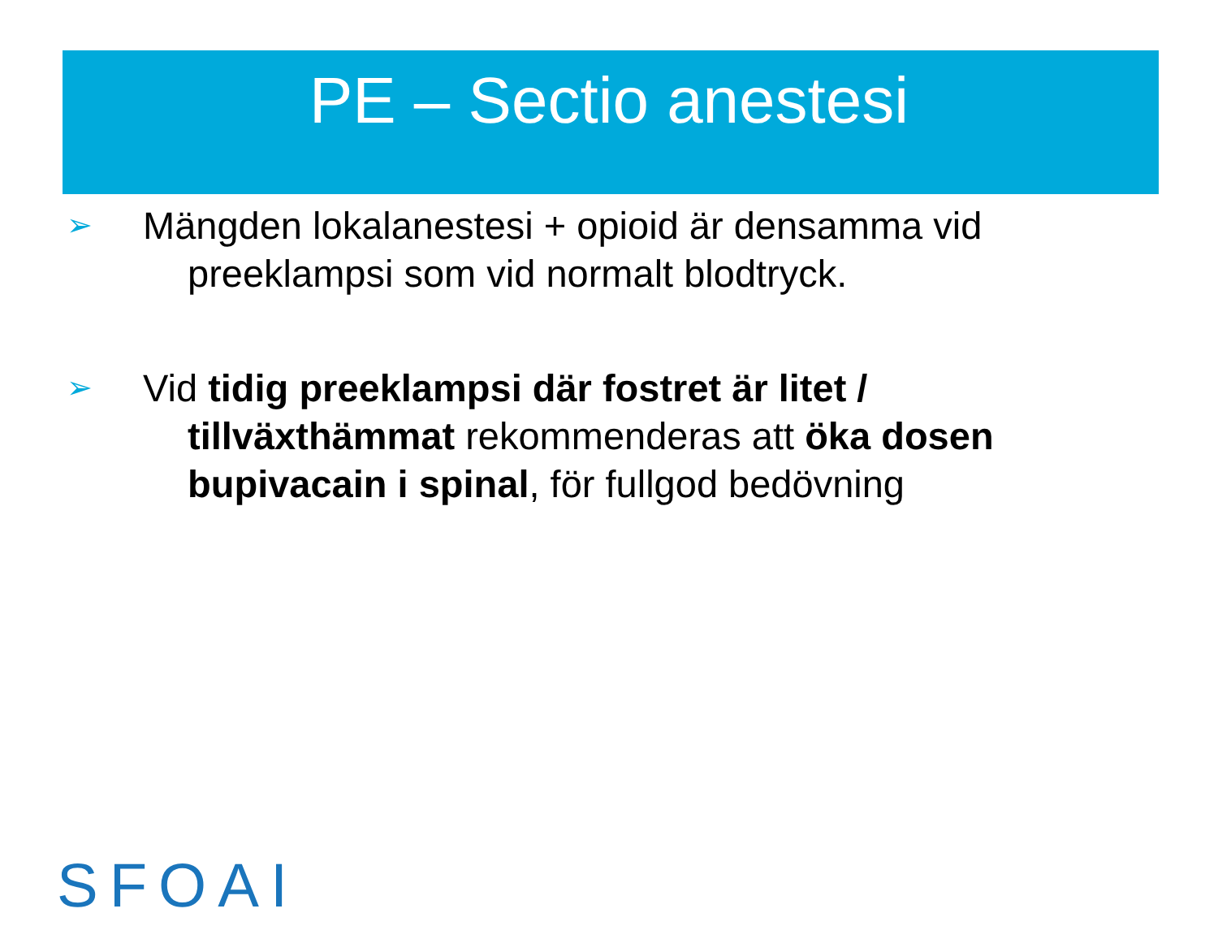PE – Sectio anestesi
➢ Mängden lokalanestesi + opioid är densamma vid preeklampsi som vid normalt blodtryck.
➢ Vid tidig preeklampsi där fostret är litet / tillväxthämmat rekommenderas att öka dosen bupivacain i spinal, för fullgod bedövning
SFOAI